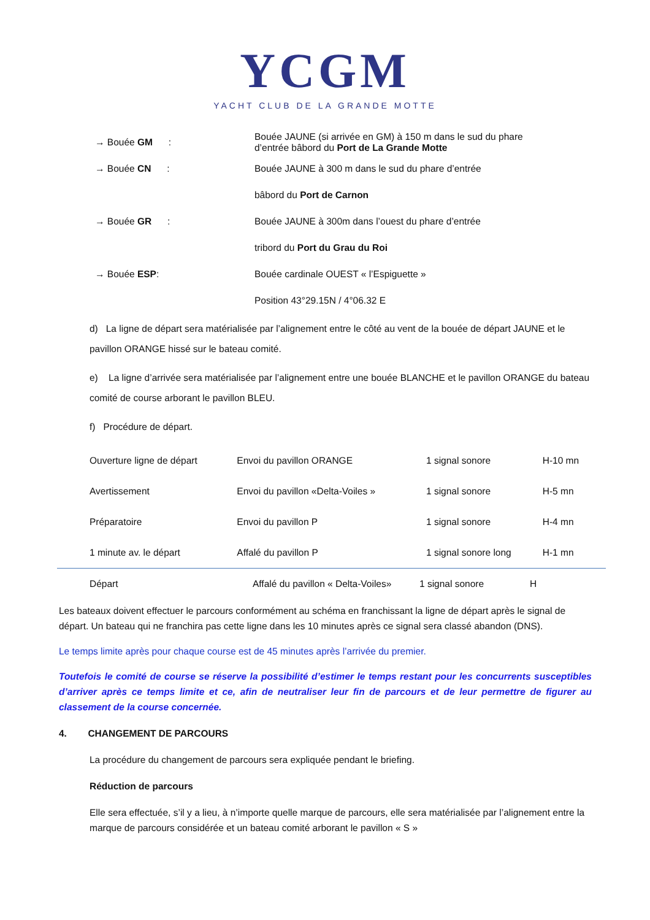YCGM
YACHT CLUB DE LA GRANDE MOTTE
| → Bouée GM : | Bouée JAUNE (si arrivée en GM) à 150 m dans le sud du phare d’entrée bâbord du Port de La Grande Motte |
| → Bouée CN : | Bouée JAUNE à 300 m dans le sud du phare d’entrée |
| | bâbord du Port de Carnon |
| → Bouée GR : | Bouée JAUNE à 300m dans l’ouest du phare d’entrée |
| | tribord du Port du Grau du Roi |
| → Bouée ESP : | Bouée cardinale OUEST « l’Espiguette » |
| | Position 43°29.15N / 4°06.32 E |
d) La ligne de départ sera matérialisée par l’alignement entre le côté au vent de la bouée de départ JAUNE et le pavillon ORANGE hissé sur le bateau comité.
e) La ligne d’arrivée sera matérialisée par l’alignement entre une bouée BLANCHE et le pavillon ORANGE du bateau comité de course arborant le pavillon BLEU.
f) Procédure de départ.
| Ouverture ligne de départ | Envoi du pavillon ORANGE | 1 signal sonore | H-10 mn |
| Avertissement | Envoi du pavillon «Delta-Voiles » | 1 signal sonore | H-5 mn |
| Préparatoire | Envoi du pavillon P | 1 signal sonore | H-4 mn |
| 1 minute av. le départ | Affalé du pavillon P | 1 signal sonore long | H-1 mn |
| Départ | Affalé du pavillon « Delta-Voiles» | 1 signal sonore | H |
Les bateaux doivent effectuer le parcours conformément au schéma en franchissant la ligne de départ après le signal de départ. Un bateau qui ne franchira pas cette ligne dans les 10 minutes après ce signal sera classé abandon (DNS).
Le temps limite après pour chaque course est de 45 minutes après l’arrivée du premier.
Toutefois le comité de course se réserve la possibilité d’estimer le temps restant pour les concurrents susceptibles d’arriver après ce temps limite et ce, afin de neutraliser leur fin de parcours et de leur permettre de figurer au classement de la course concernée.
4. CHANGEMENT DE PARCOURS
La procédure du changement de parcours sera expliquée pendant le briefing.
Réduction de parcours
Elle sera effectuée, s’il y a lieu, à n’importe quelle marque de parcours, elle sera matérialisée par l’alignement entre la marque de parcours considérée et un bateau comité arborant le pavillon « S »